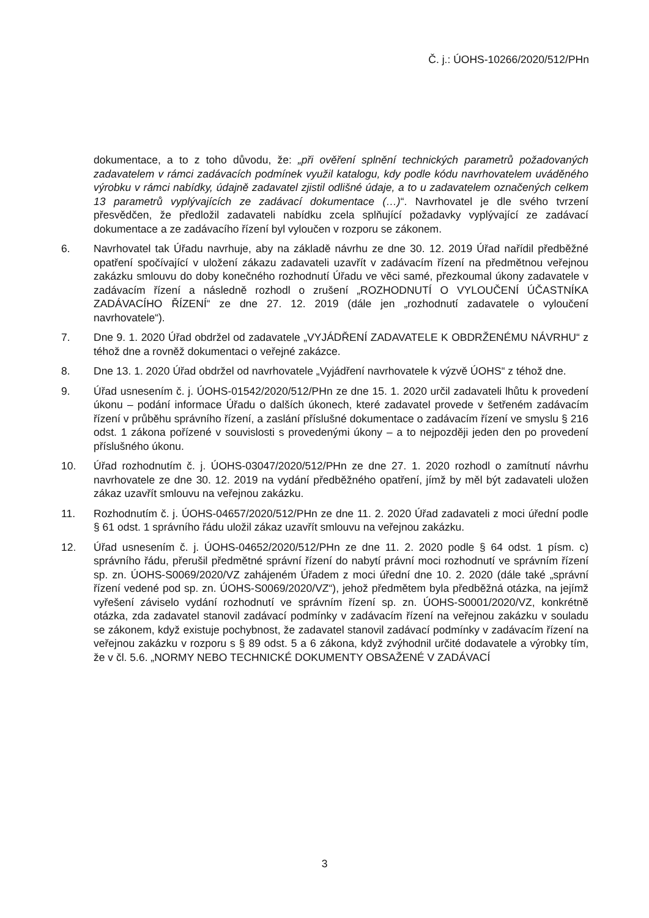Č. j.: ÚOHS-10266/2020/512/PHn
dokumentace, a to z toho důvodu, že: „při ověření splnění technických parametrů požadovaných zadavatelem v rámci zadávacích podmínek využil katalogu, kdy podle kódu navrhovatelem uváděného výrobku v rámci nabídky, údajně zadavatel zjistil odlišné údaje, a to u zadavatelem označených celkem 13 parametrů vyplývajících ze zadávací dokumentace (…)“. Navrhovatel je dle svého tvrzení přesvědčen, že předložil zadavateli nabídku zcela splňující požadavky vyplývající ze zadávací dokumentace a ze zadávacího řízení byl vyloučen v rozporu se zákonem.
6. Navrhovatel tak Úřadu navrhuje, aby na základě návrhu ze dne 30. 12. 2019 Úřad nařídil předběžné opatření spočívající v uložení zákazu zadavateli uzavřít v zadávacím řízení na předmětnou veřejnou zakázku smlouvu do doby konečného rozhodnutí Úřadu ve věci samé, přezkoumal úkony zadavatele v zadávacím řízení a následně rozhodl o zrušení „ROZHODNUTÍ O VYLOUČENÍ ÚČASTNÍKA ZADÁVACÍHO ŘÍZENÍ“ ze dne 27. 12. 2019 (dále jen „rozhodnutí zadavatele o vyloučení navrhovatele“).
7. Dne 9. 1. 2020 Úřad obdržel od zadavatele „VYJÁDŘENÍ ZADAVATELE K OBDRŽENÉMU NÁVRHU“ z téhož dne a rovněž dokumentaci o veřejné zakázce.
8. Dne 13. 1. 2020 Úřad obdržel od navrhovatele „Vyjádření navrhovatele k výzvě ÚOHS“ z téhož dne.
9. Úřad usnesením č. j. ÚOHS-01542/2020/512/PHn ze dne 15. 1. 2020 určil zadavateli lhůtu k provedení úkonu – podání informace Úřadu o dalších úkonech, které zadavatel provede v šetřeném zadávacím řízení v průběhu správního řízení, a zaslání příslušné dokumentace o zadávacím řízení ve smyslu § 216 odst. 1 zákona pořízené v souvislosti s provedenými úkony – a to nejpozději jeden den po provedení příslušného úkonu.
10. Úřad rozhodnutím č. j. ÚOHS-03047/2020/512/PHn ze dne 27. 1. 2020 rozhodl o zamítnutí návrhu navrhovatele ze dne 30. 12. 2019 na vydání předběžného opatření, jímž by měl být zadavateli uložen zákaz uzavřít smlouvu na veřejnou zakázku.
11. Rozhodnutím č. j. ÚOHS-04657/2020/512/PHn ze dne 11. 2. 2020 Úřad zadavateli z moci úřední podle § 61 odst. 1 správního řádu uložil zákaz uzavřít smlouvu na veřejnou zakázku.
12. Úřad usnesením č. j. ÚOHS-04652/2020/512/PHn ze dne 11. 2. 2020 podle § 64 odst. 1 písm. c) správního řádu, přerušil předmětné správní řízení do nabytí právní moci rozhodnutí ve správním řízení sp. zn. ÚOHS-S0069/2020/VZ zahájeném Úřadem z moci úřední dne 10. 2. 2020 (dále také „správní řízení vedené pod sp. zn. ÚOHS-S0069/2020/VZ“), jehož předmětem byla předběžná otázka, na jejímž vyřešení záviselo vydání rozhodnutí ve správním řízení sp. zn. ÚOHS-S0001/2020/VZ, konkrétně otázka, zda zadavatel stanovil zadávací podmínky v zadávacím řízení na veřejnou zakázku v souladu se zákonem, když existuje pochybnost, že zadavatel stanovil zadávací podmínky v zadávacím řízení na veřejnou zakázku v rozporu s § 89 odst. 5 a 6 zákona, když zvýhodnil určité dodavatele a výrobky tím, že v čl. 5.6. „NORMY NEBO TECHNICKÉ DOKUMENTY OBSAŽENÉ V ZADÁVACÍ
3